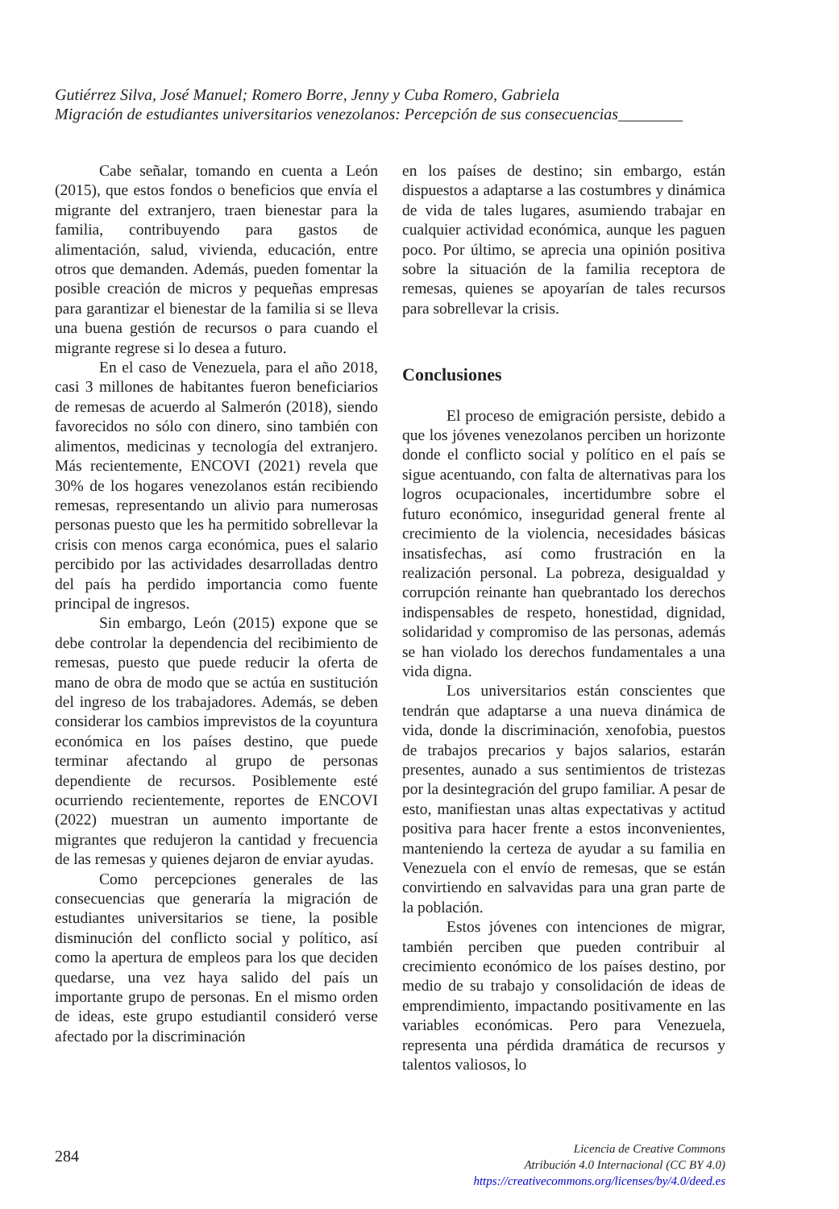Gutiérrez Silva, José Manuel; Romero Borre, Jenny y Cuba Romero, Gabriela
Migración de estudiantes universitarios venezolanos: Percepción de sus consecuencias________
Cabe señalar, tomando en cuenta a León (2015), que estos fondos o beneficios que envía el migrante del extranjero, traen bienestar para la familia, contribuyendo para gastos de alimentación, salud, vivienda, educación, entre otros que demanden. Además, pueden fomentar la posible creación de micros y pequeñas empresas para garantizar el bienestar de la familia si se lleva una buena gestión de recursos o para cuando el migrante regrese si lo desea a futuro.
En el caso de Venezuela, para el año 2018, casi 3 millones de habitantes fueron beneficiarios de remesas de acuerdo al Salmerón (2018), siendo favorecidos no sólo con dinero, sino también con alimentos, medicinas y tecnología del extranjero. Más recientemente, ENCOVI (2021) revela que 30% de los hogares venezolanos están recibiendo remesas, representando un alivio para numerosas personas puesto que les ha permitido sobrellevar la crisis con menos carga económica, pues el salario percibido por las actividades desarrolladas dentro del país ha perdido importancia como fuente principal de ingresos.
Sin embargo, León (2015) expone que se debe controlar la dependencia del recibimiento de remesas, puesto que puede reducir la oferta de mano de obra de modo que se actúa en sustitución del ingreso de los trabajadores. Además, se deben considerar los cambios imprevistos de la coyuntura económica en los países destino, que puede terminar afectando al grupo de personas dependiente de recursos. Posiblemente esté ocurriendo recientemente, reportes de ENCOVI (2022) muestran un aumento importante de migrantes que redujeron la cantidad y frecuencia de las remesas y quienes dejaron de enviar ayudas.
Como percepciones generales de las consecuencias que generaría la migración de estudiantes universitarios se tiene, la posible disminución del conflicto social y político, así como la apertura de empleos para los que deciden quedarse, una vez haya salido del país un importante grupo de personas. En el mismo orden de ideas, este grupo estudiantil consideró verse afectado por la discriminación
en los países de destino; sin embargo, están dispuestos a adaptarse a las costumbres y dinámica de vida de tales lugares, asumiendo trabajar en cualquier actividad económica, aunque les paguen poco. Por último, se aprecia una opinión positiva sobre la situación de la familia receptora de remesas, quienes se apoyarían de tales recursos para sobrellevar la crisis.
Conclusiones
El proceso de emigración persiste, debido a que los jóvenes venezolanos perciben un horizonte donde el conflicto social y político en el país se sigue acentuando, con falta de alternativas para los logros ocupacionales, incertidumbre sobre el futuro económico, inseguridad general frente al crecimiento de la violencia, necesidades básicas insatisfechas, así como frustración en la realización personal. La pobreza, desigualdad y corrupción reinante han quebrantado los derechos indispensables de respeto, honestidad, dignidad, solidaridad y compromiso de las personas, además se han violado los derechos fundamentales a una vida digna.
Los universitarios están conscientes que tendrán que adaptarse a una nueva dinámica de vida, donde la discriminación, xenofobia, puestos de trabajos precarios y bajos salarios, estarán presentes, aunado a sus sentimientos de tristezas por la desintegración del grupo familiar. A pesar de esto, manifiestan unas altas expectativas y actitud positiva para hacer frente a estos inconvenientes, manteniendo la certeza de ayudar a su familia en Venezuela con el envío de remesas, que se están convirtiendo en salvavidas para una gran parte de la población.
Estos jóvenes con intenciones de migrar, también perciben que pueden contribuir al crecimiento económico de los países destino, por medio de su trabajo y consolidación de ideas de emprendimiento, impactando positivamente en las variables económicas. Pero para Venezuela, representa una pérdida dramática de recursos y talentos valiosos, lo
284
Licencia de Creative Commons
Atribución 4.0 Internacional (CC BY 4.0)
https://creativecommons.org/licenses/by/4.0/deed.es